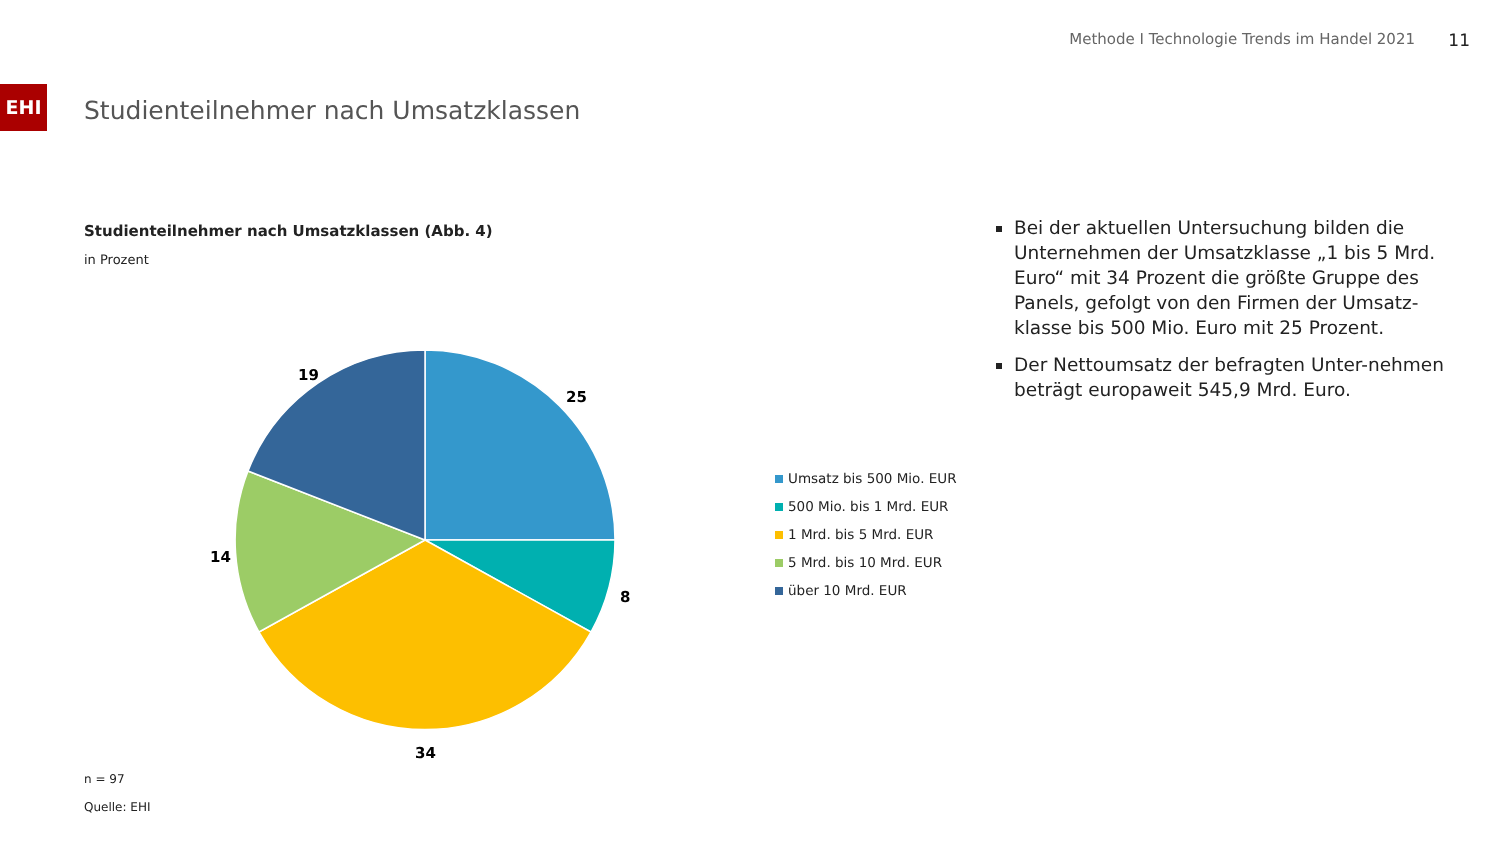Methode I Technologie Trends im Handel 2021
11
EHI
Studienteilnehmer nach Umsatzklassen
Studienteilnehmer nach Umsatzklassen (Abb. 4)
in Prozent
25
8
34
14
19
Umsatz bis 500 Mio. EUR
500 Mio. bis 1 Mrd. EUR
1 Mrd. bis 5 Mrd. EUR
5 Mrd. bis 10 Mrd. EUR
über 10 Mrd. EUR
n = 97
Quelle: EHI
Bei der aktuellen Untersuchung bilden die Unternehmen der Umsatzklasse „1 bis 5 Mrd. Euro“ mit 34 Prozent die größte Gruppe des Panels, gefolgt von den Firmen der Umsatz-klasse bis 500 Mio. Euro mit 25 Prozent.
Der Nettoumsatz der befragten Unter-nehmen beträgt europaweit 545,9 Mrd. Euro.